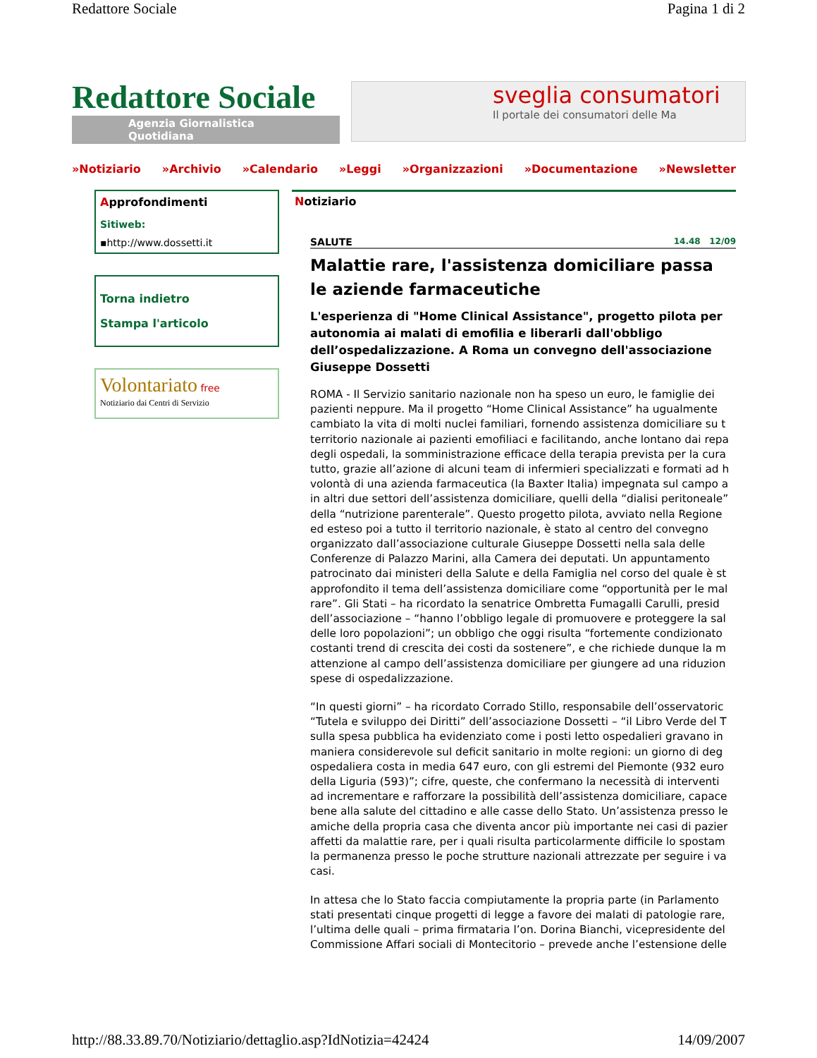Redattore Sociale Pagina 1 di 2
Redattore Sociale
Agenzia Giornalistica Quotidiana
sveglia consumatori
Il portale dei consumatori delle Ma
»Notiziario »Archivio »Calendario »Leggi »Organizzazioni »Documentazione »Newsletter
Approfondimenti
Sitiweb:
▪http://www.dossetti.it
Torna indietro
Stampa l'articolo
Volontariato free
Notiziario dai Centri di Servizio
Notiziario
SALUTE 14.48 12/09
Malattie rare, l'assistenza domiciliare passa
le aziende farmaceutiche
L'esperienza di "Home Clinical Assistance", progetto pilota per
autonomia ai malati di emofilia e liberarli dall'obbligo
dell’ospedalizzazione. A Roma un convegno dell'associazione
Giuseppe Dossetti
ROMA - Il Servizio sanitario nazionale non ha speso un euro, le famiglie dei
pazienti neppure. Ma il progetto “Home Clinical Assistance” ha ugualmente
cambiato la vita di molti nuclei familiari, fornendo assistenza domiciliare su t
territorio nazionale ai pazienti emofiliaci e facilitando, anche lontano dai repa
degli ospedali, la somministrazione efficace della terapia prevista per la cura
tutto, grazie all’azione di alcuni team di infermieri specializzati e formati ad h
volontà di una azienda farmaceutica (la Baxter Italia) impegnata sul campo a
in altri due settori dell’assistenza domiciliare, quelli della “dialisi peritoneale”
della “nutrizione parenterale”. Questo progetto pilota, avviato nella Regione
ed esteso poi a tutto il territorio nazionale, è stato al centro del convegno
organizzato dall’associazione culturale Giuseppe Dossetti nella sala delle
Conferenze di Palazzo Marini, alla Camera dei deputati. Un appuntamento
patrocinato dai ministeri della Salute e della Famiglia nel corso del quale è st
approfondito il tema dell’assistenza domiciliare come “opportunità per le mal
rare”. Gli Stati – ha ricordato la senatrice Ombretta Fumagalli Carulli, presid
dell’associazione – “hanno l’obbligo legale di promuovere e proteggere la sal
delle loro popolazioni”; un obbligo che oggi risulta “fortemente condizionato
costanti trend di crescita dei costi da sostenere”, e che richiede dunque la m
attenzione al campo dell’assistenza domiciliare per giungere ad una riduzion
spese di ospedalizzazione.
“In questi giorni” – ha ricordato Corrado Stillo, responsabile dell’osservatoric
“Tutela e sviluppo dei Diritti” dell’associazione Dossetti – “il Libro Verde del T
sulla spesa pubblica ha evidenziato come i posti letto ospedalieri gravano in
maniera considerevole sul deficit sanitario in molte regioni: un giorno di deg
ospedaliera costa in media 647 euro, con gli estremi del Piemonte (932 euro
della Liguria (593)”; cifre, queste, che confermano la necessità di interventi
ad incrementare e rafforzare la possibilità dell’assistenza domiciliare, capace
bene alla salute del cittadino e alle casse dello Stato. Un’assistenza presso le
amiche della propria casa che diventa ancor più importante nei casi di pazier
affetti da malattie rare, per i quali risulta particolarmente difficile lo spostam
la permanenza presso le poche strutture nazionali attrezzate per seguire i va
casi.
In attesa che lo Stato faccia compiutamente la propria parte (in Parlamento
stati presentati cinque progetti di legge a favore dei malati di patologie rare,
l’ultima delle quali – prima firmataria l’on. Dorina Bianchi, vicepresidente del
Commissione Affari sociali di Montecitorio – prevede anche l’estensione delle
http://88.33.89.70/Notiziario/dettaglio.asp?IdNotizia=42424 14/09/2007